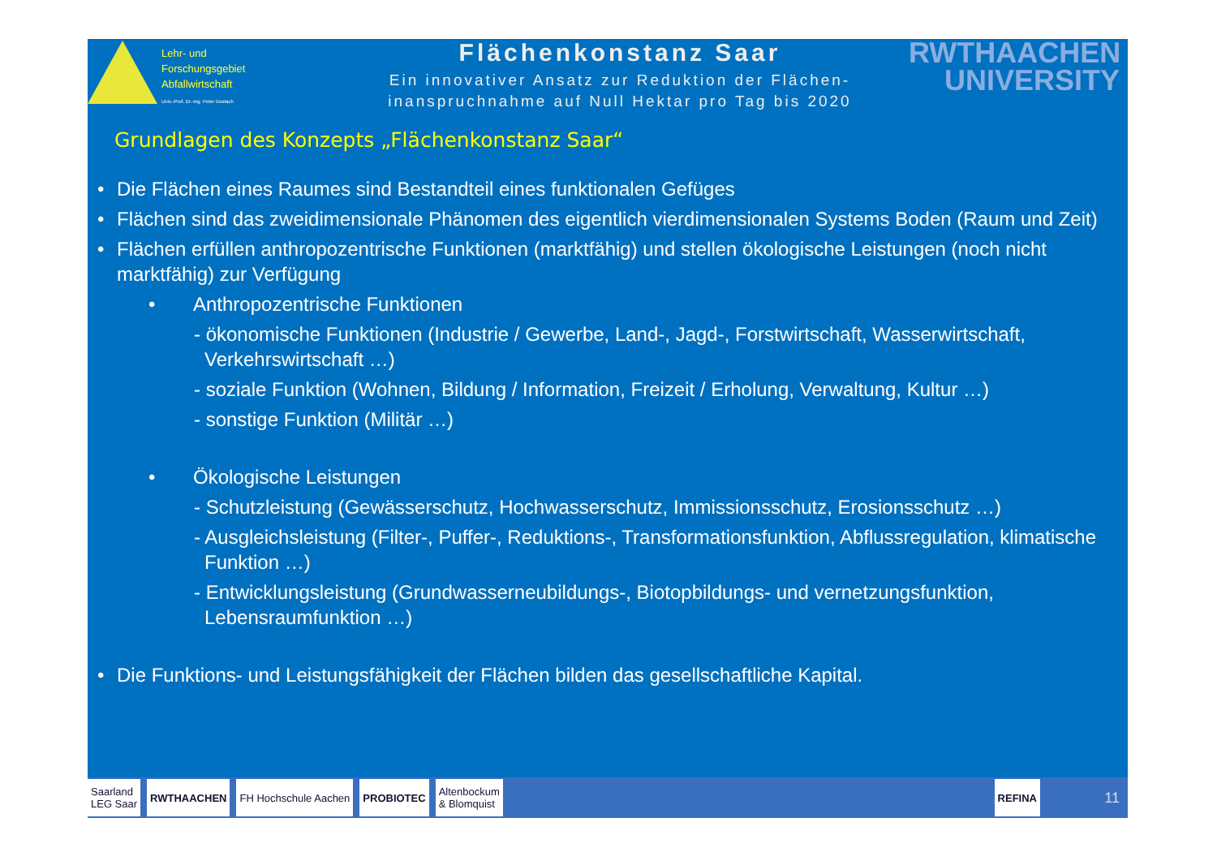Lehr- und
Forschungsgebiet
Abfallwirtschaft
Univ.-Prof. Dr.-Ing. Peter Dostach
Flächenkonstanz Saar
Ein innovativer Ansatz zur Reduktion der Flächen-
inanspruchnahme auf Null Hektar pro Tag bis 2020
RWTHAACHEN
UNIVERSITY
Grundlagen des Konzepts „Flächenkonstanz Saar“
• Die Flächen eines Raumes sind Bestandteil eines funktionalen Gefüges
• Flächen sind das zweidimensionale Phänomen des eigentlich vierdimensionalen Systems Boden (Raum und Zeit)
• Flächen erfüllen anthropozentrische Funktionen (marktfähig) und stellen ökologische Leistungen (noch nicht marktfähig) zur Verfügung
• Anthropozentrische Funktionen
- ökonomische Funktionen (Industrie / Gewerbe, Land-, Jagd-, Forstwirtschaft, Wasserwirtschaft, Verkehrswirtschaft …)
- soziale Funktion (Wohnen, Bildung / Information, Freizeit / Erholung, Verwaltung, Kultur …)
- sonstige Funktion (Militär …)
• Ökologische Leistungen
- Schutzleistung (Gewässerschutz, Hochwasserschutz, Immissionsschutz, Erosionsschutz …)
- Ausgleichsleistung (Filter-, Puffer-, Reduktions-, Transformationsfunktion, Abflussregulation, klimatische Funktion …)
- Entwicklungsleistung (Grundwasserneubildungs-, Biotopbildungs- und vernetzungsfunktion, Lebensraumfunktion …)
• Die Funktions- und Leistungsfähigkeit der Flächen bilden das gesellschaftliche Kapital.
Saarland
LEG Saar
RWTHAACHEN FH Hochschule Aachen PROBIOTEC
Altenbockum
& Blomquist
REFINA
11